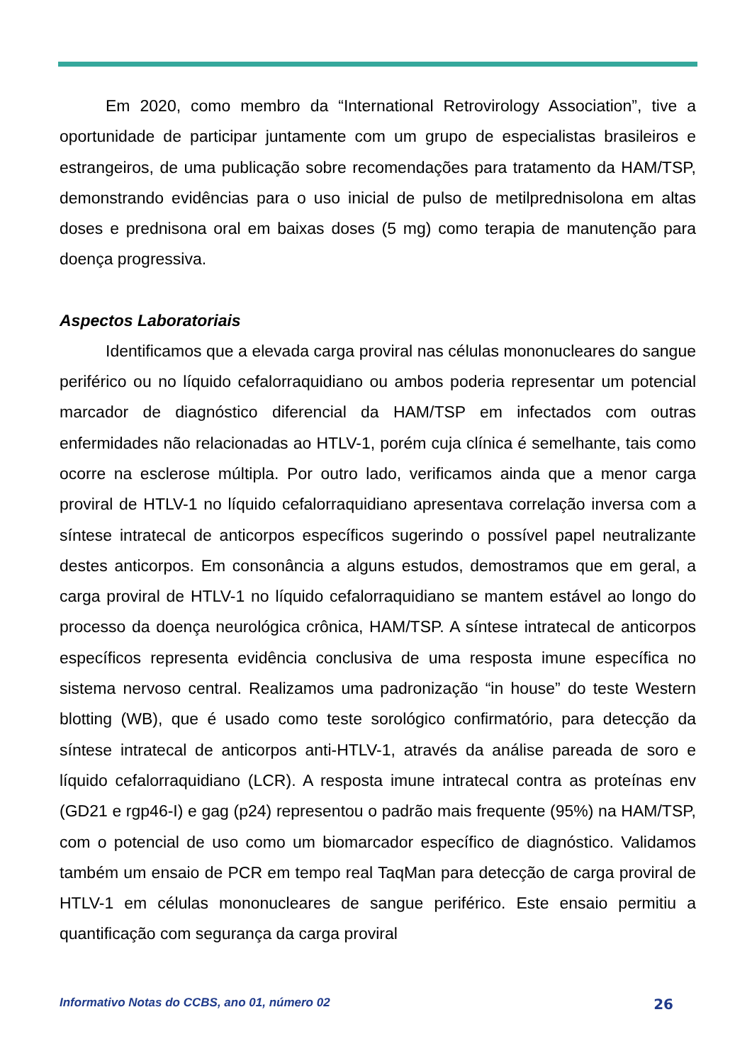Em 2020, como membro da “International Retrovirology Association”, tive a oportunidade de participar juntamente com um grupo de especialistas brasileiros e estrangeiros, de uma publicação sobre recomendações para tratamento da HAM/TSP, demonstrando evidências para o uso inicial de pulso de metilprednisolona em altas doses e prednisona oral em baixas doses (5 mg) como terapia de manutenção para doença progressiva.
Aspectos Laboratoriais
Identificamos que a elevada carga proviral nas células mononucleares do sangue periférico ou no líquido cefalorraquidiano ou ambos poderia representar um potencial marcador de diagnóstico diferencial da HAM/TSP em infectados com outras enfermidades não relacionadas ao HTLV-1, porém cuja clínica é semelhante, tais como ocorre na esclerose múltipla. Por outro lado, verificamos ainda que a menor carga proviral de HTLV-1 no líquido cefalorraquidiano apresentava correlação inversa com a síntese intratecal de anticorpos específicos sugerindo o possível papel neutralizante destes anticorpos. Em consonância a alguns estudos, demostramos que em geral, a carga proviral de HTLV-1 no líquido cefalorraquidiano se mantem estável ao longo do processo da doença neurológica crônica, HAM/TSP. A síntese intratecal de anticorpos específicos representa evidência conclusiva de uma resposta imune específica no sistema nervoso central. Realizamos uma padronização “in house” do teste Western blotting (WB), que é usado como teste sorológico confirmatório, para detecção da síntese intratecal de anticorpos anti-HTLV-1, através da análise pareada de soro e líquido cefalorraquidiano (LCR). A resposta imune intratecal contra as proteínas env (GD21 e rgp46-I) e gag (p24) representou o padrão mais frequente (95%) na HAM/TSP, com o potencial de uso como um biomarcador específico de diagnóstico. Validamos também um ensaio de PCR em tempo real TaqMan para detecção de carga proviral de HTLV-1 em células mononucleares de sangue periférico. Este ensaio permitiu a quantificação com segurança da carga proviral
Informativo Notas do CCBS, ano 01, número 02 26